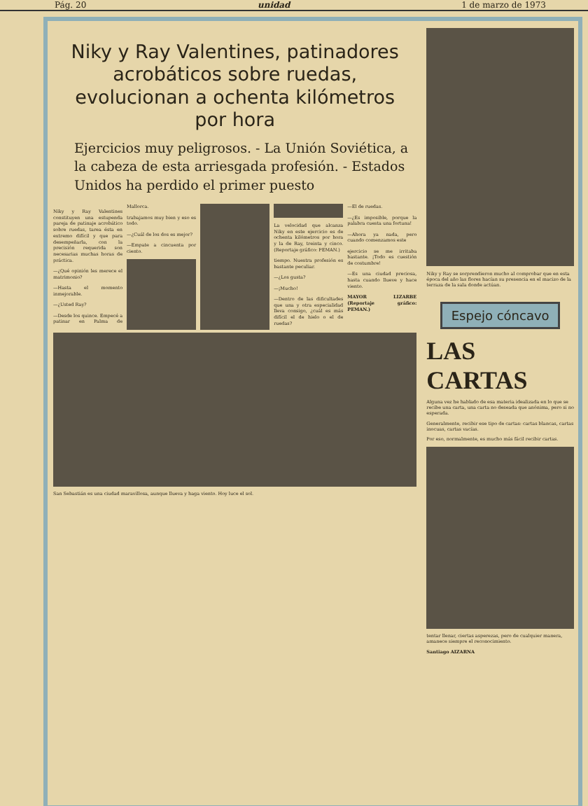Pág. 20 unidad 1 de marzo de 1973
Niky y Ray Valentines, patinadores acrobáticos sobre ruedas, evolucionan a ochenta kilómetros por hora
Ejercicios muy peligrosos. - La Unión Soviética, a la cabeza de esta arriesgada profesión. - Estados Unidos ha perdido el primer puesto
Niky y Ray Valentines constituyen una estupenda pareja de patinaje acrobático sobre ruedas, tarea ésta en extremo difícil y que para desempeñarla, con la precisión requerida son necesarias muchas horas de práctica.
—¿Qué opinión les merece el matrimonio?
—Hasta el momento inmejorable.
—¿Usted Ray?
—Desde los quince. Empecé a patinar en Palma de Mallorca.
trabajamos muy bien y eso es todo.
—¿Cuál de los dos es mejor?
—Empate a cincuenta por ciento.
La velocidad que alcanza Niky en este ejercicio es de ochenta kilómetros por hora y la de Ray, treinta y cinco. (Reportaje gráfico: PEMAN.)
tiempo. Nuestra profesión es bastante peculiar.
—¿Los gusta?
—¡Mucho!
—Dentro de las dificultades que una y otra especialidad lleva consigo, ¿cuál es más difícil el de hielo o el de ruedas?
—El de ruedas.
—¿Es imposible, porque la palabra cuesta una fortuna!
—Ahora ya nada, pero cuando comenzamos este
ejercicio se me irritaba bastante. ¡Todo es cuestión de costumbre!
—Es una ciudad preciosa, hasta cuando llueve y hace viento.
MAYOR LIZARBE (Reportaje gráfico: PEMAN.)
San Sebastián es una ciudad maravillosa, aunque llueva y haga viento. Hoy luce el sol.
Niky y Ray se sorprendieron mucho al comprobar que en esta época del año las flores hacían su presencia en el macizo de la terraza de la sala donde actúan.
Espejo cóncavo
LAS CARTAS
Alguna vez he hablado de esa materia idealizada en lo que se recibe una carta, una carta no deseada que anónima, pero si no esperada.
Generalmente, recibir ese tipo de cartas: cartas blancas, cartas inocuas, cartas vacías.
Por eso, normalmente, es mucho más fácil recibir cartas.
tentar llenar, ciertas asperezas, pero de cualquier manera, amanece siempre el reconocimiento.
Santiago AIZARNA